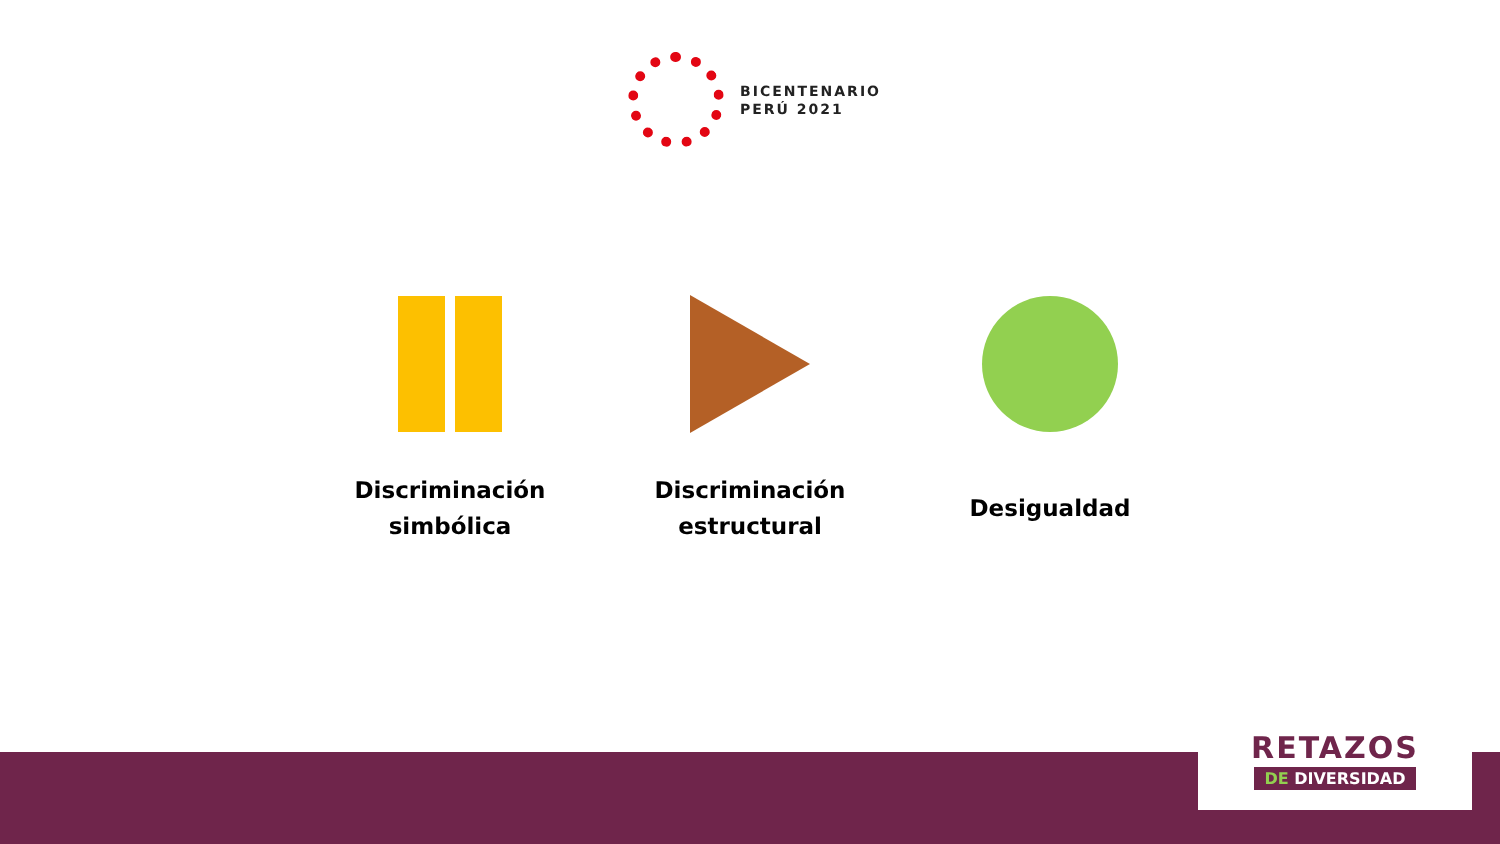BICENTENARIO
PERÚ 2021
Discriminación
simbólica
Discriminación
estructural
Desigualdad
RETAZOS
DE DIVERSIDAD